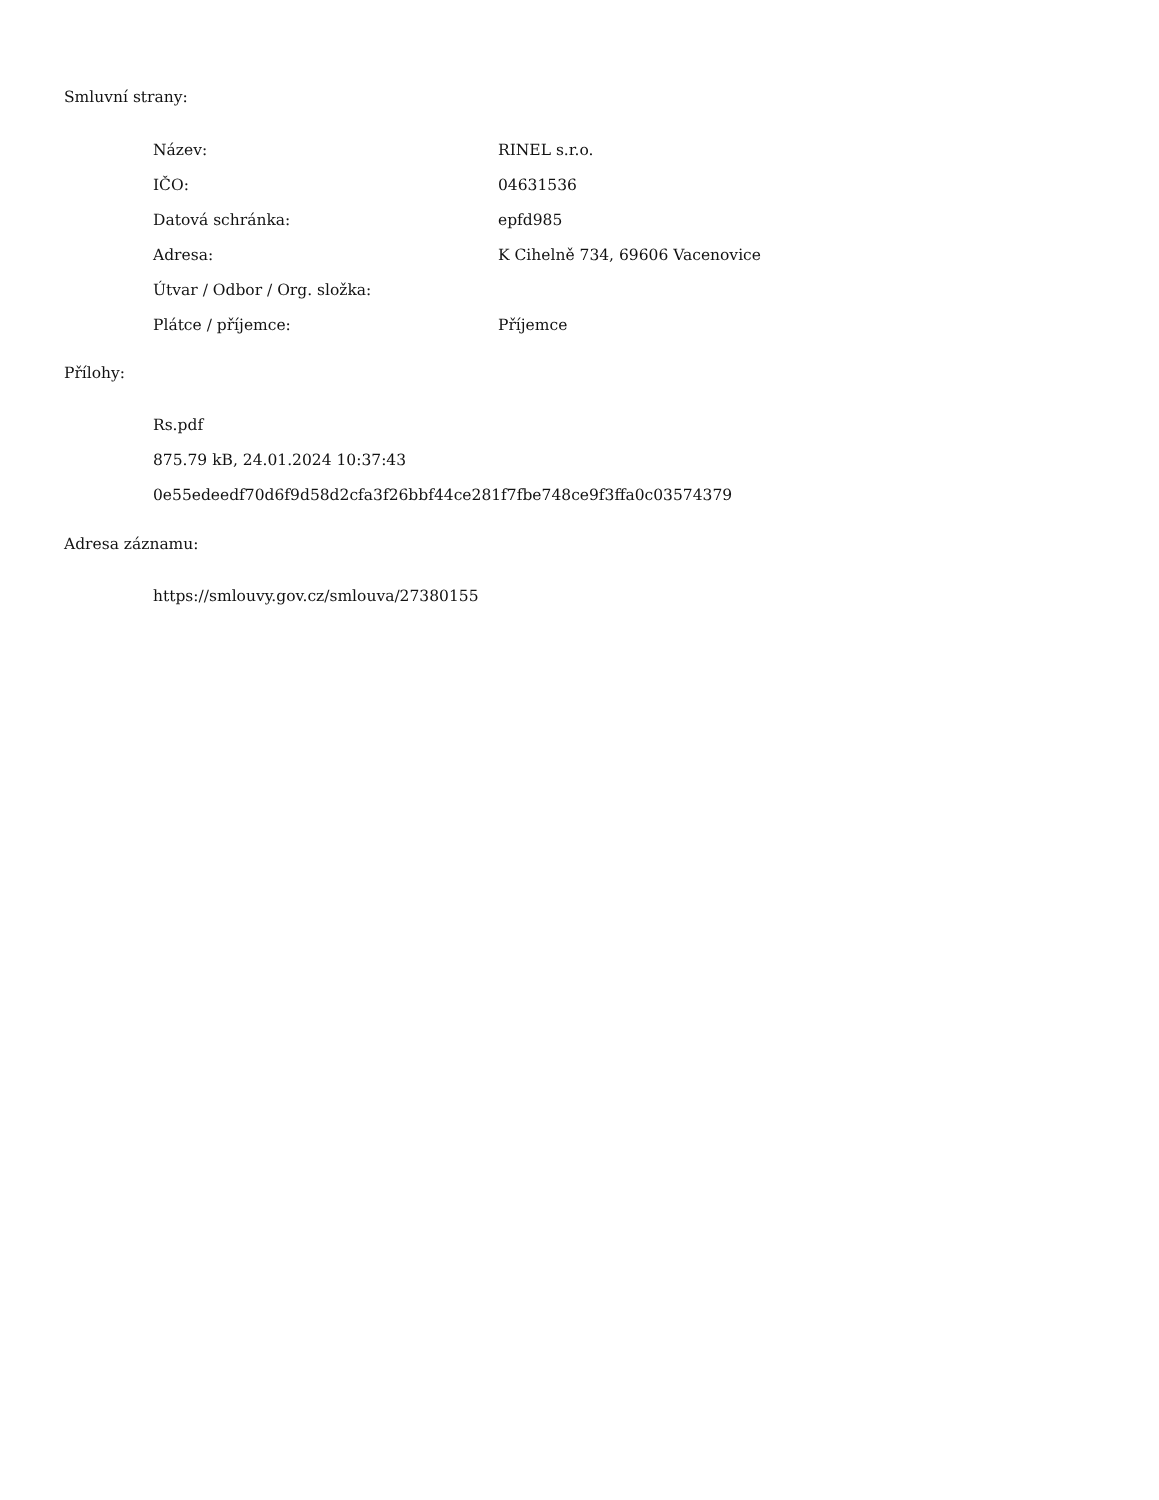Smluvní strany:
| Název: | RINEL s.r.o. |
| IČO: | 04631536 |
| Datová schránka: | epfd985 |
| Adresa: | K Cihelně 734, 69606 Vacenovice |
| Útvar / Odbor / Org. složka: | |
| Plátce / příjemce: | Příjemce |
Přílohy:
Rs.pdf
875.79 kB, 24.01.2024 10:37:43
0e55edeedf70d6f9d58d2cfa3f26bbf44ce281f7fbe748ce9f3ffa0c03574379
Adresa záznamu:
https://smlouvy.gov.cz/smlouva/27380155